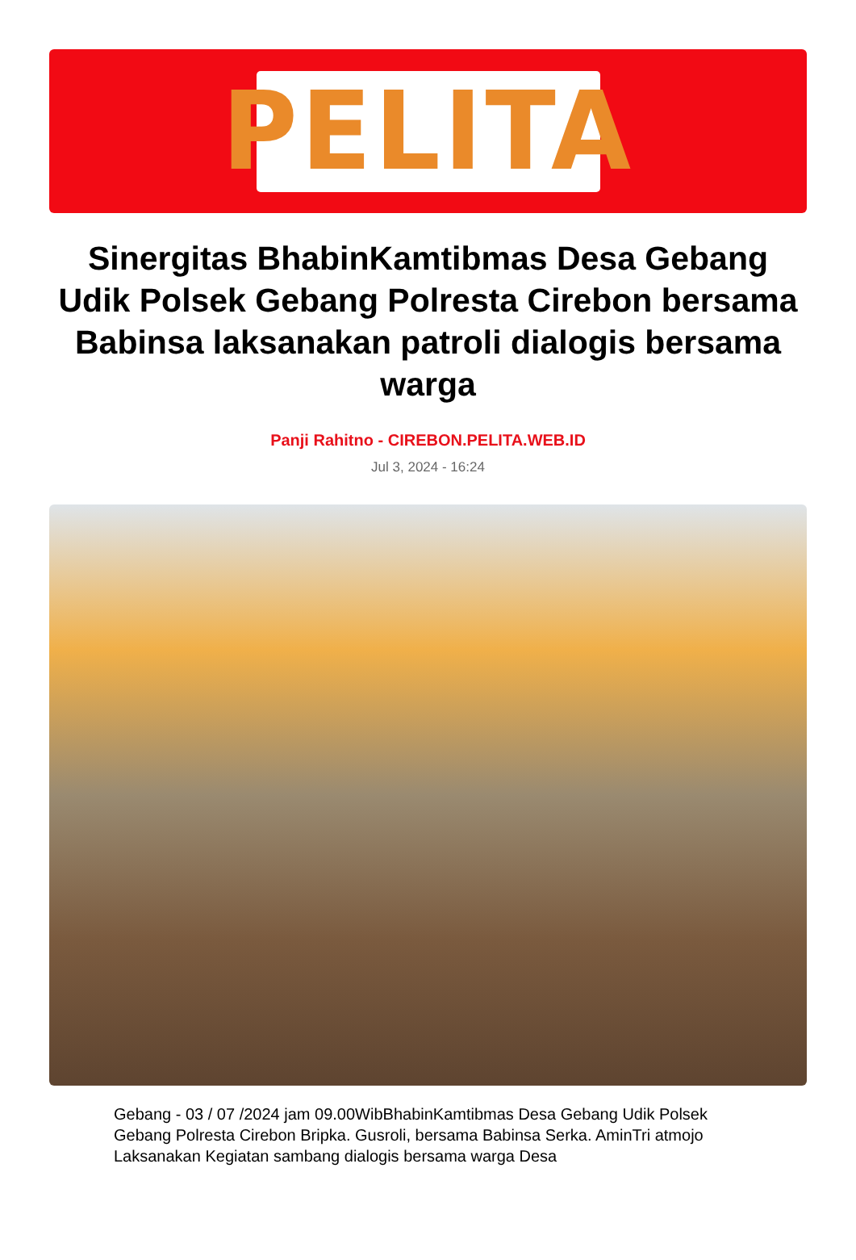PELITA
Sinergitas BhabinKamtibmas Desa Gebang Udik Polsek Gebang Polresta Cirebon bersama Babinsa laksanakan patroli dialogis bersama warga
Panji Rahitno - CIREBON.PELITA.WEB.ID
Jul 3, 2024 - 16:24
Gebang - 03 / 07 /2024 jam 09.00WibBhabinKamtibmas Desa Gebang Udik Polsek Gebang Polresta Cirebon Bripka. Gusroli, bersama Babinsa Serka. AminTri atmojo Laksanakan Kegiatan sambang dialogis bersama warga Desa